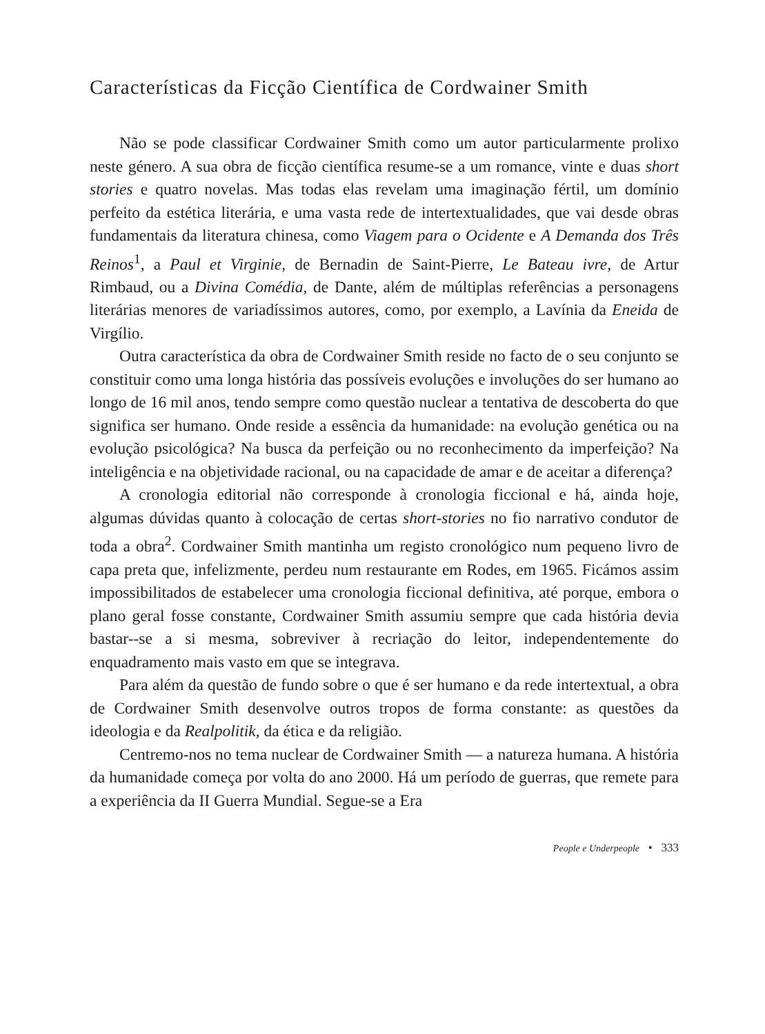Características da Ficção Científica de Cordwainer Smith
Não se pode classificar Cordwainer Smith como um autor particularmente prolixo neste género. A sua obra de ficção científica resume-se a um romance, vinte e duas short stories e quatro novelas. Mas todas elas revelam uma imaginação fértil, um domínio perfeito da estética literária, e uma vasta rede de intertextualidades, que vai desde obras fundamentais da literatura chinesa, como Viagem para o Ocidente e A Demanda dos Três Reinos<sup>1</sup>, a Paul et Virginie, de Bernadin de Saint-Pierre, Le Bateau ivre, de Artur Rimbaud, ou a Divina Comédia, de Dante, além de múltiplas referências a personagens literárias menores de variadíssimos autores, como, por exemplo, a Lavínia da Eneida de Virgílio.
Outra característica da obra de Cordwainer Smith reside no facto de o seu conjunto se constituir como uma longa história das possíveis evoluções e involuções do ser humano ao longo de 16 mil anos, tendo sempre como questão nuclear a tentativa de descoberta do que significa ser humano. Onde reside a essência da humanidade: na evolução genética ou na evolução psicológica? Na busca da perfeição ou no reconhecimento da imperfeição? Na inteligência e na objetividade racional, ou na capacidade de amar e de aceitar a diferença?
A cronologia editorial não corresponde à cronologia ficcional e há, ainda hoje, algumas dúvidas quanto à colocação de certas short-stories no fio narrativo condutor de toda a obra<sup>2</sup>. Cordwainer Smith mantinha um registo cronológico num pequeno livro de capa preta que, infelizmente, perdeu num restaurante em Rodes, em 1965. Ficámos assim impossibilitados de estabelecer uma cronologia ficcional definitiva, até porque, embora o plano geral fosse constante, Cordwainer Smith assumiu sempre que cada história devia bastar--se a si mesma, sobreviver à recriação do leitor, independentemente do enquadramento mais vasto em que se integrava.
Para além da questão de fundo sobre o que é ser humano e da rede intertextual, a obra de Cordwainer Smith desenvolve outros tropos de forma constante: as questões da ideologia e da Realpolitik, da ética e da religião.
Centremo-nos no tema nuclear de Cordwainer Smith — a natureza humana. A história da humanidade começa por volta do ano 2000. Há um período de guerras, que remete para a experiência da II Guerra Mundial. Segue-se a Era
People e Underpeople • 333